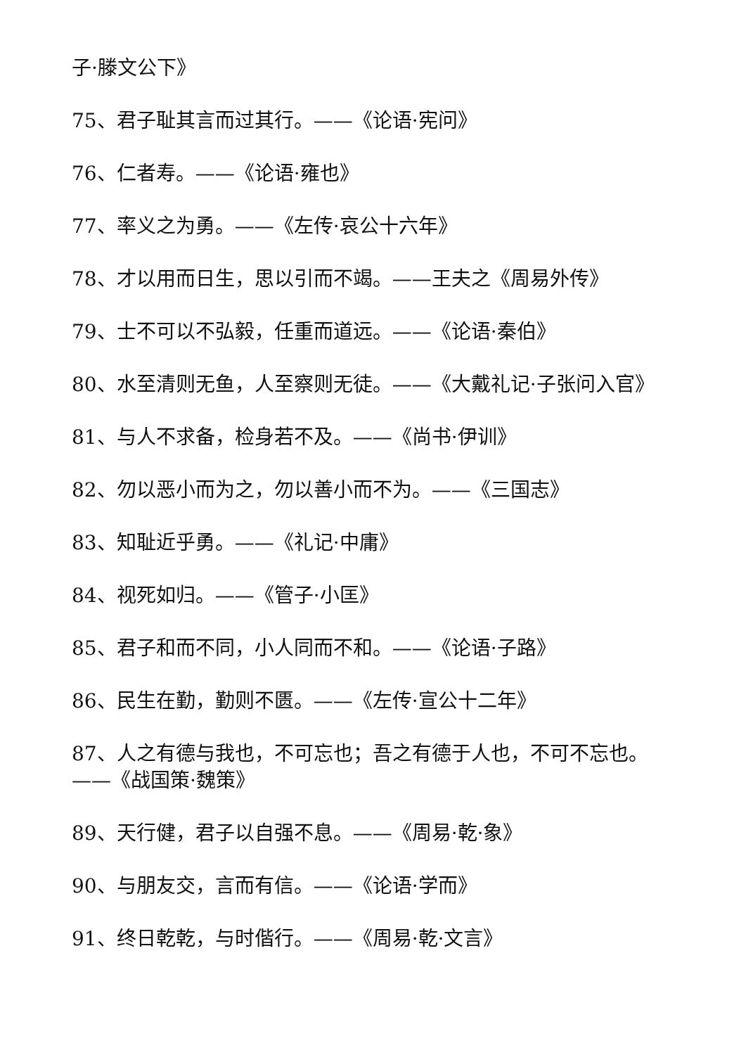子·滕文公下》
75、君子耻其言而过其行。——《论语·宪问》
76、仁者寿。——《论语·雍也》
77、率义之为勇。——《左传·哀公十六年》
78、才以用而日生，思以引而不竭。——王夫之《周易外传》
79、士不可以不弘毅，任重而道远。——《论语·秦伯》
80、水至清则无鱼，人至察则无徒。——《大戴礼记·子张问入官》
81、与人不求备，检身若不及。——《尚书·伊训》
82、勿以恶小而为之，勿以善小而不为。——《三国志》
83、知耻近乎勇。——《礼记·中庸》
84、视死如归。——《管子·小匡》
85、君子和而不同，小人同而不和。——《论语·子路》
86、民生在勤，勤则不匮。——《左传·宣公十二年》
87、人之有德与我也，不可忘也；吾之有德于人也，不可不忘也。——《战国策·魏策》
89、天行健，君子以自强不息。——《周易·乾·象》
90、与朋友交，言而有信。——《论语·学而》
91、终日乾乾，与时偕行。——《周易·乾·文言》